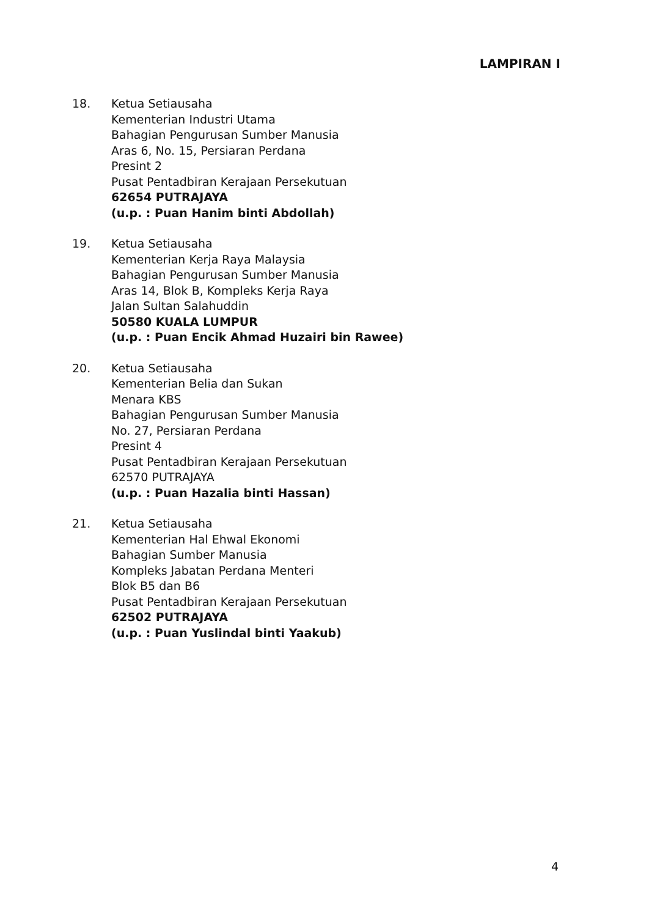LAMPIRAN I
18. Ketua Setiausaha
Kementerian Industri Utama
Bahagian Pengurusan Sumber Manusia
Aras 6, No. 15, Persiaran Perdana
Presint 2
Pusat Pentadbiran Kerajaan Persekutuan
62654 PUTRAJAYA
(u.p. : Puan Hanim binti Abdollah)
19. Ketua Setiausaha
Kementerian Kerja Raya Malaysia
Bahagian Pengurusan Sumber Manusia
Aras 14, Blok B, Kompleks Kerja Raya
Jalan Sultan Salahuddin
50580 KUALA LUMPUR
(u.p. : Puan Encik Ahmad Huzairi bin Rawee)
20. Ketua Setiausaha
Kementerian Belia dan Sukan
Menara KBS
Bahagian Pengurusan Sumber Manusia
No. 27, Persiaran Perdana
Presint 4
Pusat Pentadbiran Kerajaan Persekutuan
62570 PUTRAJAYA
(u.p. : Puan Hazalia binti Hassan)
21. Ketua Setiausaha
Kementerian Hal Ehwal Ekonomi
Bahagian Sumber Manusia
Kompleks Jabatan Perdana Menteri
Blok B5 dan B6
Pusat Pentadbiran Kerajaan Persekutuan
62502 PUTRAJAYA
(u.p. : Puan Yuslindal binti Yaakub)
4